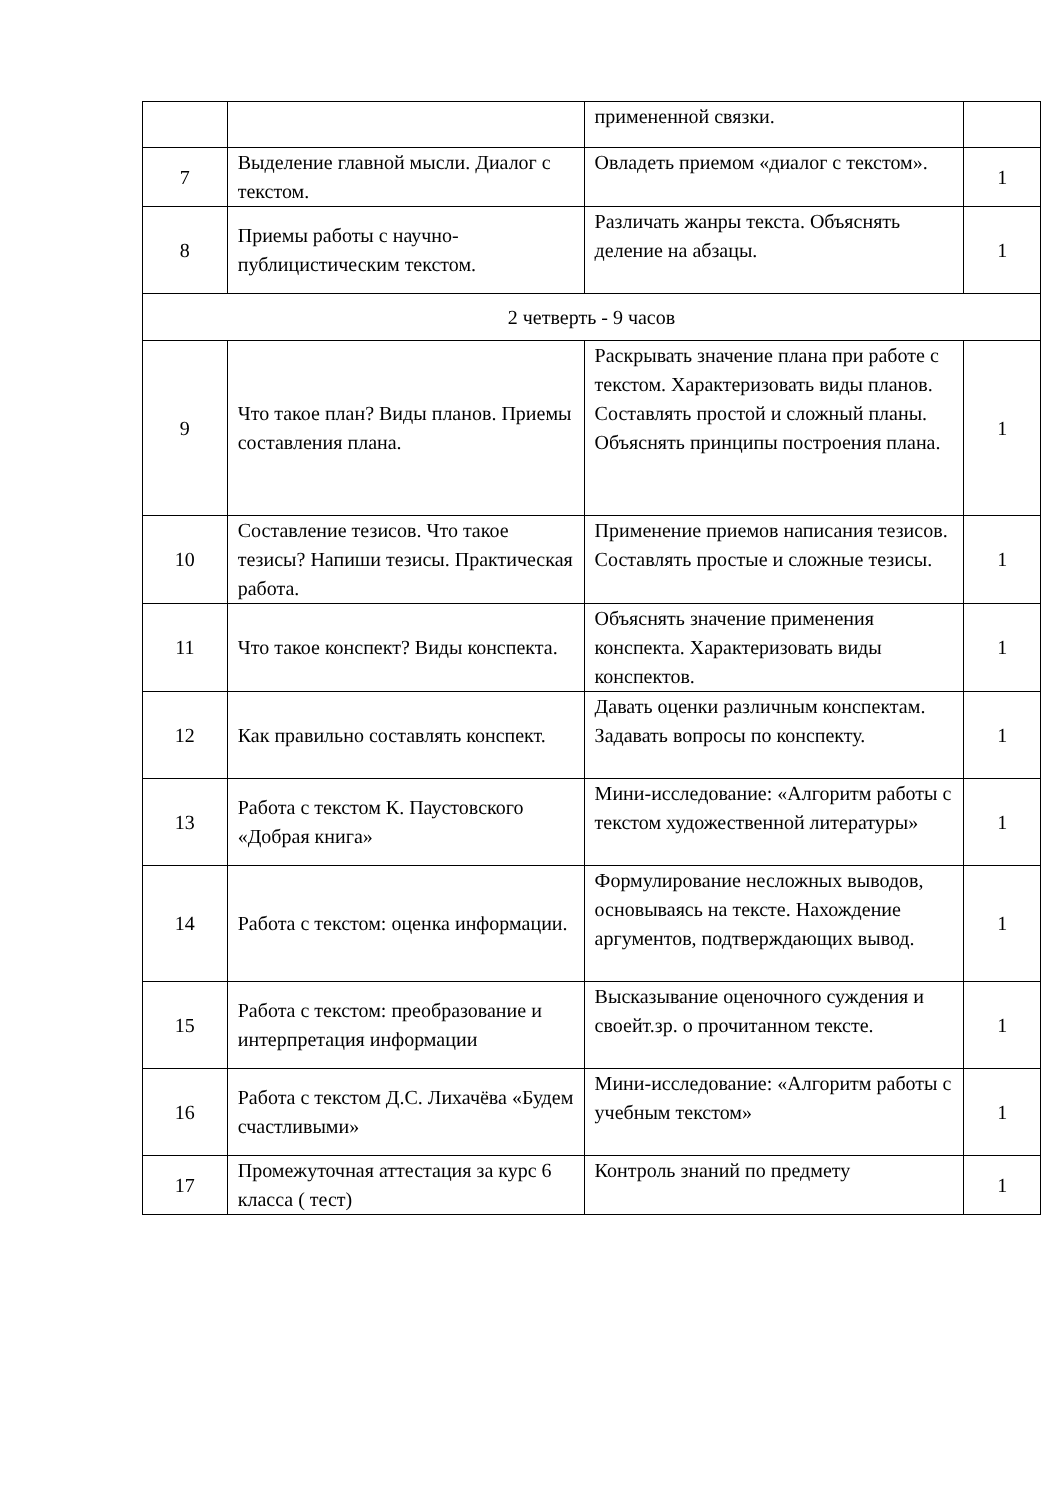| | | примененной связки. | |
| 7 | Выделение главной мысли. Диалог с текстом. | Овладеть приемом «диалог с текстом». | 1 |
| 8 | Приемы работы с научно-публицистическим текстом. | Различать жанры текста. Объяснять деление на абзацы. | 1 |
| 2 четверть - 9 часов | | | |
| 9 | Что такое план? Виды планов. Приемы составления плана. | Раскрывать значение плана при работе с текстом. Характеризовать виды планов. Составлять простой и сложный планы. Объяснять принципы построения плана. | 1 |
| 10 | Составление тезисов. Что такое тезисы? Напиши тезисы. Практическая работа. | Применение приемов написания тезисов. Составлять простые и сложные тезисы. | 1 |
| 11 | Что такое конспект? Виды конспекта. | Объяснять значение применения конспекта. Характеризовать виды конспектов. | 1 |
| 12 | Как правильно составлять конспект. | Давать оценки различным конспектам. Задавать вопросы по конспекту. | 1 |
| 13 | Работа с текстом К. Паустовского «Добрая книга» | Мини-исследование: «Алгоритм работы с текстом художественной литературы» | 1 |
| 14 | Работа с текстом: оценка информации. | Формулирование несложных выводов, основываясь на тексте. Нахождение аргументов, подтверждающих вывод. | 1 |
| 15 | Работа с текстом: преобразование и интерпретация информации | Высказывание оценочного суждения и своейт.зр. о прочитанном тексте. | 1 |
| 16 | Работа с текстом Д.С. Лихачёва «Будем счастливыми» | Мини-исследование: «Алгоритм работы с учебным текстом» | 1 |
| 17 | Промежуточная аттестация за курс 6 класса ( тест) | Контроль знаний по предмету | 1 |